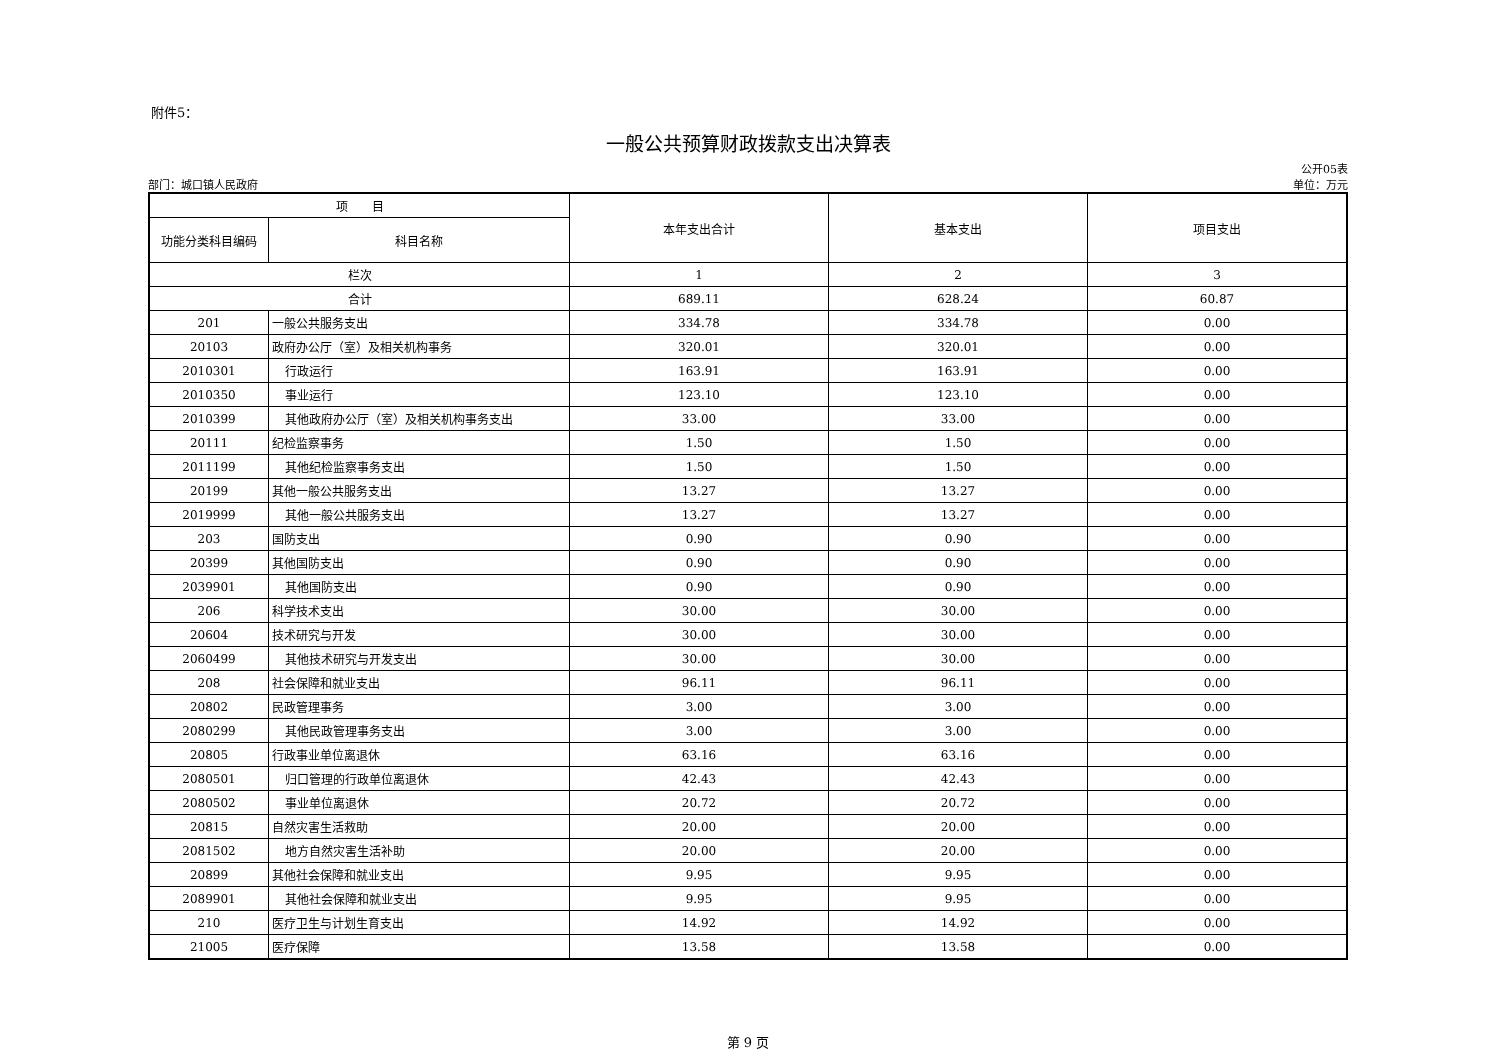附件5：
一般公共预算财政拨款支出决算表
部门：城口镇人民政府
公开05表
单位：万元
| 项 目 | | 本年支出合计 | 基本支出 | 项目支出 |
| --- | --- | --- | --- | --- |
| 功能分类科目编码 | 科目名称 | | | |
| 栏次 | | 1 | 2 | 3 |
| 合计 | | 689.11 | 628.24 | 60.87 |
| 201 | 一般公共服务支出 | 334.78 | 334.78 | 0.00 |
| 20103 | 政府办公厅（室）及相关机构事务 | 320.01 | 320.01 | 0.00 |
| 2010301 | 行政运行 | 163.91 | 163.91 | 0.00 |
| 2010350 | 事业运行 | 123.10 | 123.10 | 0.00 |
| 2010399 | 其他政府办公厅（室）及相关机构事务支出 | 33.00 | 33.00 | 0.00 |
| 20111 | 纪检监察事务 | 1.50 | 1.50 | 0.00 |
| 2011199 | 其他纪检监察事务支出 | 1.50 | 1.50 | 0.00 |
| 20199 | 其他一般公共服务支出 | 13.27 | 13.27 | 0.00 |
| 2019999 | 其他一般公共服务支出 | 13.27 | 13.27 | 0.00 |
| 203 | 国防支出 | 0.90 | 0.90 | 0.00 |
| 20399 | 其他国防支出 | 0.90 | 0.90 | 0.00 |
| 2039901 | 其他国防支出 | 0.90 | 0.90 | 0.00 |
| 206 | 科学技术支出 | 30.00 | 30.00 | 0.00 |
| 20604 | 技术研究与开发 | 30.00 | 30.00 | 0.00 |
| 2060499 | 其他技术研究与开发支出 | 30.00 | 30.00 | 0.00 |
| 208 | 社会保障和就业支出 | 96.11 | 96.11 | 0.00 |
| 20802 | 民政管理事务 | 3.00 | 3.00 | 0.00 |
| 2080299 | 其他民政管理事务支出 | 3.00 | 3.00 | 0.00 |
| 20805 | 行政事业单位离退休 | 63.16 | 63.16 | 0.00 |
| 2080501 | 归口管理的行政单位离退休 | 42.43 | 42.43 | 0.00 |
| 2080502 | 事业单位离退休 | 20.72 | 20.72 | 0.00 |
| 20815 | 自然灾害生活救助 | 20.00 | 20.00 | 0.00 |
| 2081502 | 地方自然灾害生活补助 | 20.00 | 20.00 | 0.00 |
| 20899 | 其他社会保障和就业支出 | 9.95 | 9.95 | 0.00 |
| 2089901 | 其他社会保障和就业支出 | 9.95 | 9.95 | 0.00 |
| 210 | 医疗卫生与计划生育支出 | 14.92 | 14.92 | 0.00 |
| 21005 | 医疗保障 | 13.58 | 13.58 | 0.00 |
第 9 页